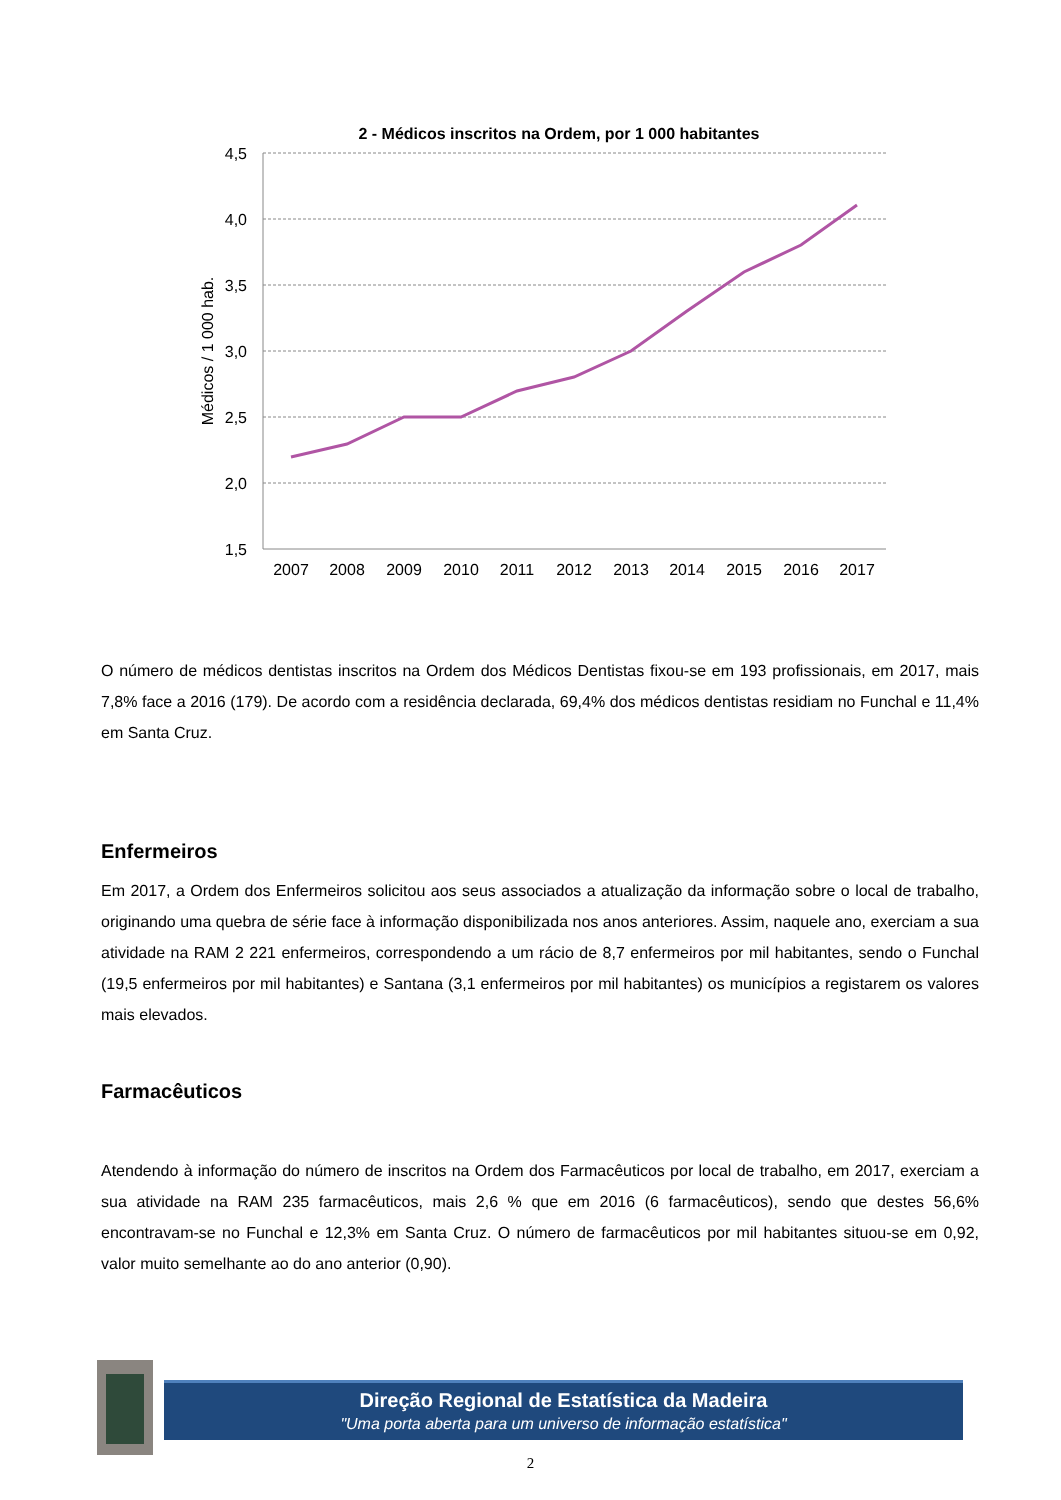2 - Médicos inscritos na Ordem, por 1 000 habitantes
4,5
4,0
3,5
3,0
2,5
2,0
1,5
Médicos / 1 000 hab.
2007
2008
2009
2010
2011
2012
2013
2014
2015
2016
2017
O número de médicos dentistas inscritos na Ordem dos Médicos Dentistas fixou-se em 193 profissionais, em 2017, mais 7,8% face a 2016 (179). De acordo com a residência declarada, 69,4% dos médicos dentistas residiam no Funchal e 11,4% em Santa Cruz.
Enfermeiros
Em 2017, a Ordem dos Enfermeiros solicitou aos seus associados a atualização da informação sobre o local de trabalho, originando uma quebra de série face à informação disponibilizada nos anos anteriores. Assim, naquele ano, exerciam a sua atividade na RAM 2 221 enfermeiros, correspondendo a um rácio de 8,7 enfermeiros por mil habitantes, sendo o Funchal (19,5 enfermeiros por mil habitantes) e Santana (3,1 enfermeiros por mil habitantes) os municípios a registarem os valores mais elevados.
Farmacêuticos
Atendendo à informação do número de inscritos na Ordem dos Farmacêuticos por local de trabalho, em 2017, exerciam a sua atividade na RAM 235 farmacêuticos, mais 2,6 % que em 2016 (6 farmacêuticos), sendo que destes 56,6% encontravam-se no Funchal e 12,3% em Santa Cruz. O número de farmacêuticos por mil habitantes situou-se em 0,92, valor muito semelhante ao do ano anterior (0,90).
Direção Regional de Estatística da Madeira
"Uma porta aberta para um universo de informação estatística"
2